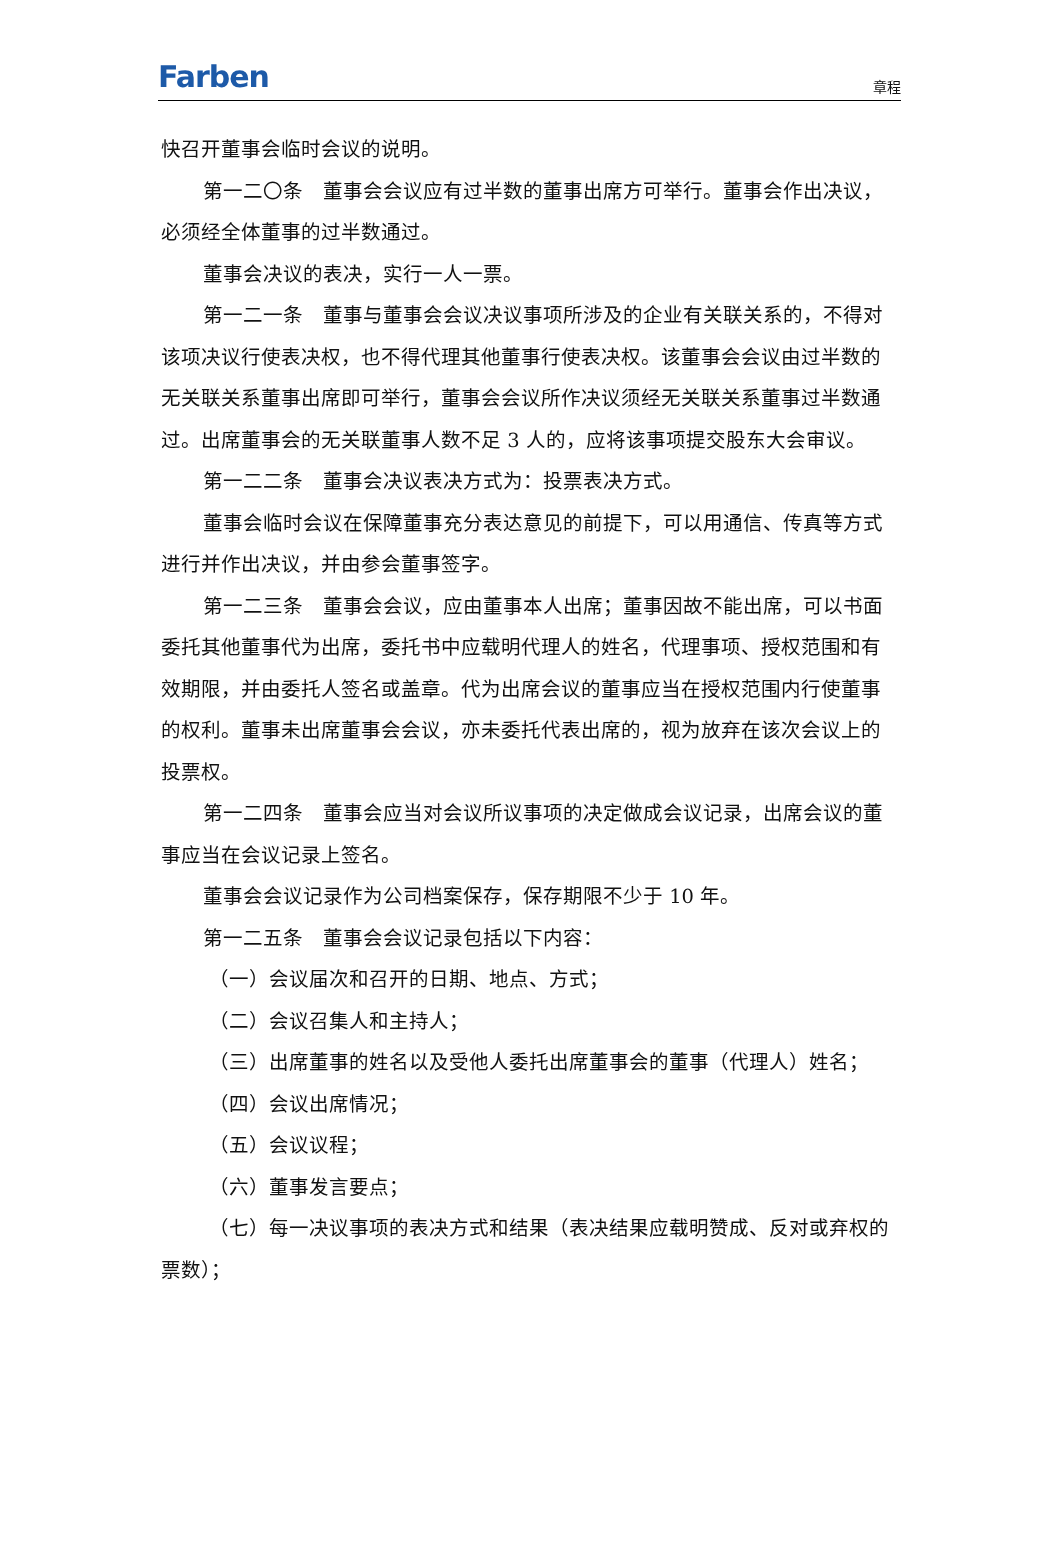Farben
章程
快召开董事会临时会议的说明。
第一二〇条　董事会会议应有过半数的董事出席方可举行。董事会作出决议，必须经全体董事的过半数通过。
董事会决议的表决，实行一人一票。
第一二一条　董事与董事会会议决议事项所涉及的企业有关联关系的，不得对该项决议行使表决权，也不得代理其他董事行使表决权。该董事会会议由过半数的无关联关系董事出席即可举行，董事会会议所作决议须经无关联关系董事过半数通过。出席董事会的无关联董事人数不足 3 人的，应将该事项提交股东大会审议。
第一二二条　董事会决议表决方式为：投票表决方式。
董事会临时会议在保障董事充分表达意见的前提下，可以用通信、传真等方式进行并作出决议，并由参会董事签字。
第一二三条　董事会会议，应由董事本人出席；董事因故不能出席，可以书面委托其他董事代为出席，委托书中应载明代理人的姓名，代理事项、授权范围和有效期限，并由委托人签名或盖章。代为出席会议的董事应当在授权范围内行使董事的权利。董事未出席董事会会议，亦未委托代表出席的，视为放弃在该次会议上的投票权。
第一二四条　董事会应当对会议所议事项的决定做成会议记录，出席会议的董事应当在会议记录上签名。
董事会会议记录作为公司档案保存，保存期限不少于 10 年。
第一二五条　董事会会议记录包括以下内容：
（一）会议届次和召开的日期、地点、方式；
（二）会议召集人和主持人；
（三）出席董事的姓名以及受他人委托出席董事会的董事（代理人）姓名；
（四）会议出席情况；
（五）会议议程；
（六）董事发言要点；
（七）每一决议事项的表决方式和结果（表决结果应载明赞成、反对或弃权的票数）；